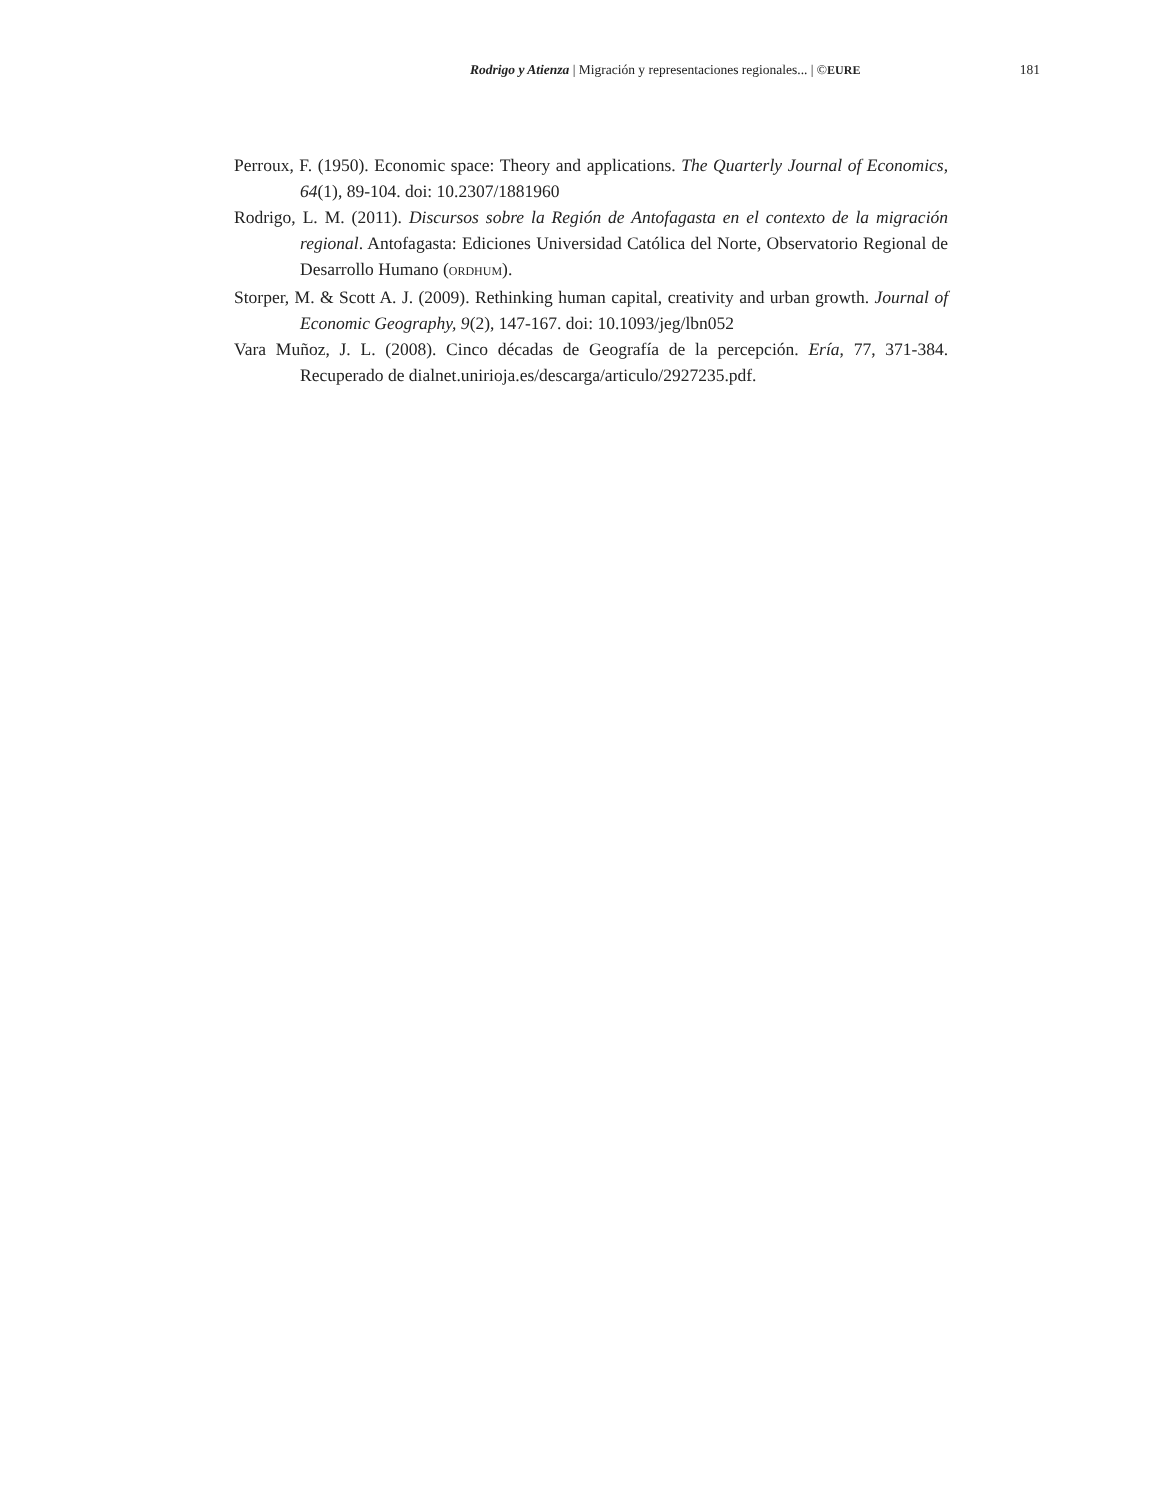Rodrigo y Atienza | Migración y representaciones regionales... | ©EURE 181
Perroux, F. (1950). Economic space: Theory and applications. The Quarterly Journal of Economics, 64(1), 89-104. doi: 10.2307/1881960
Rodrigo, L. M. (2011). Discursos sobre la Región de Antofagasta en el contexto de la migración regional. Antofagasta: Ediciones Universidad Católica del Norte, Observatorio Regional de Desarrollo Humano (ORDHUM).
Storper, M. & Scott A. J. (2009). Rethinking human capital, creativity and urban growth. Journal of Economic Geography, 9(2), 147-167. doi: 10.1093/jeg/lbn052
Vara Muñoz, J. L. (2008). Cinco décadas de Geografía de la percepción. Ería, 77, 371-384. Recuperado de dialnet.unirioja.es/descarga/articulo/2927235.pdf.